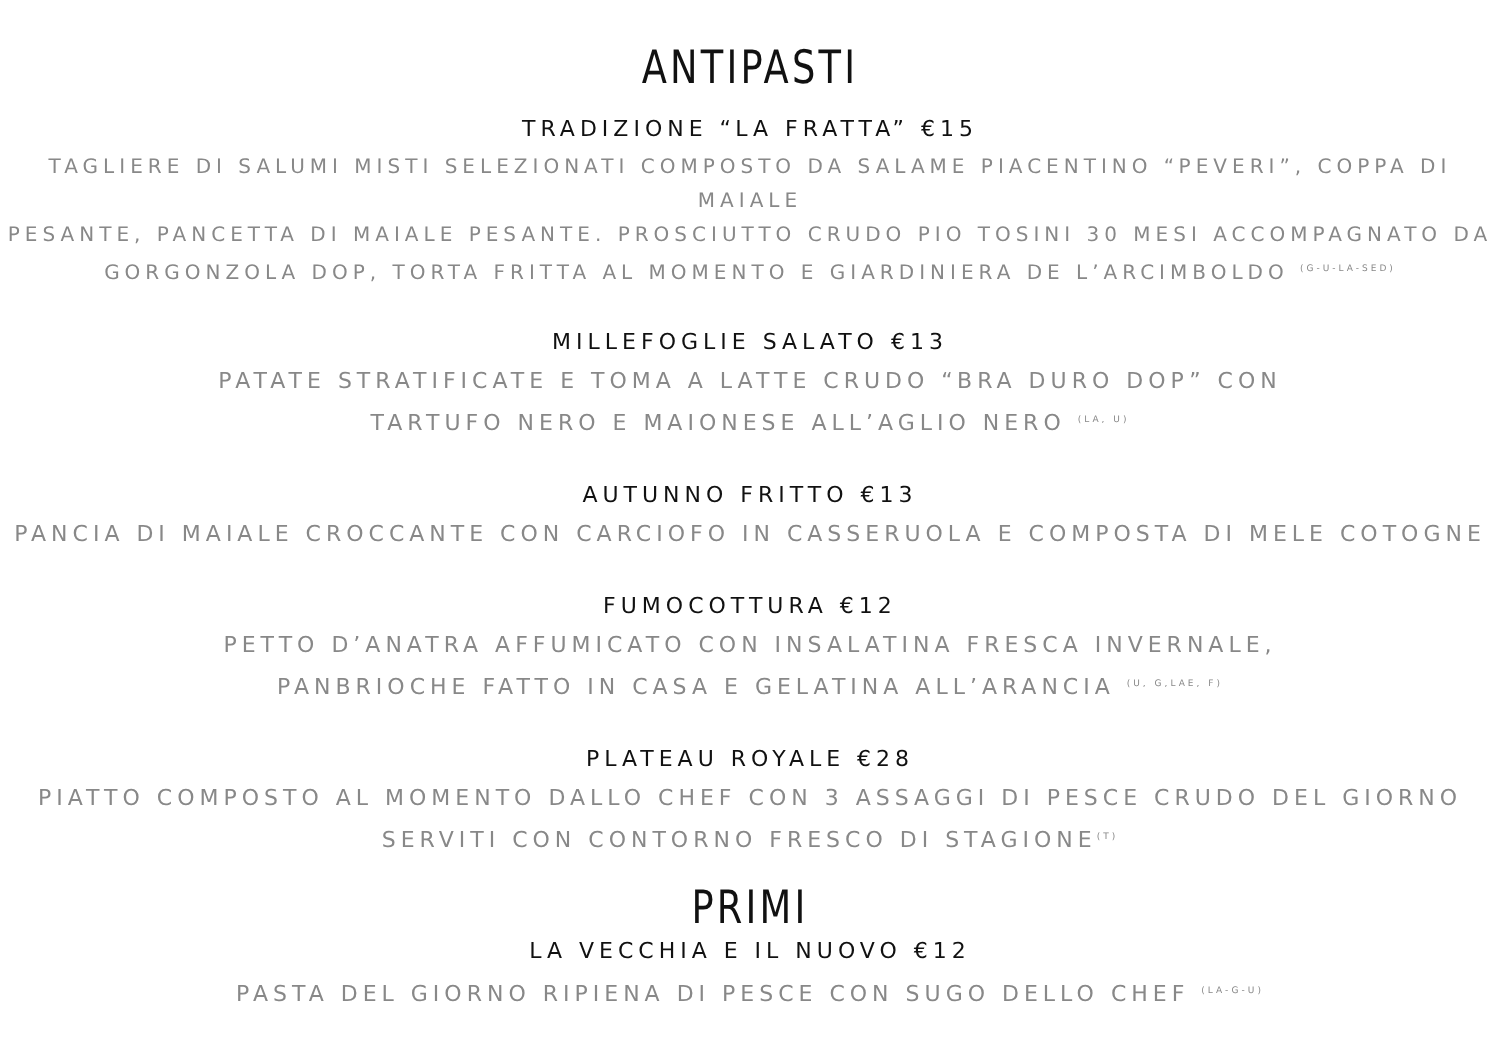ANTIPASTI
TRADIZIONE “LA FRATTA” €15
TAGLIERE DI SALUMI MISTI SELEZIONATI COMPOSTO DA SALAME PIACENTINO “PEVERI”, COPPA DI MAIALE
PESANTE, PANCETTA DI MAIALE PESANTE. PROSCIUTTO CRUDO PIO TOSINI 30 MESI ACCOMPAGNATO DA
GORGONZOLA DOP, TORTA FRITTA AL MOMENTO E GIARDINIERA DE L’ARCIMBOLDO <sup>(G-U-LA-SED)</sup>
MILLEFOGLIE SALATO €13
PATATE STRATIFICATE E TOMA A LATTE CRUDO “BRA DURO DOP” CON
TARTUFO NERO E MAIONESE ALL’AGLIO NERO <sup>(LA, U)</sup>
AUTUNNO FRITTO €13
PANCIA DI MAIALE CROCCANTE CON CARCIOFO IN CASSERUOLA E COMPOSTA DI MELE COTOGNE
FUMOCOTTURA €12
PETTO D’ANATRA AFFUMICATO CON INSALATINA FRESCA INVERNALE,
PANBRIOCHE FATTO IN CASA E GELATINA ALL’ARANCIA <sup>(U, G,LAE, F)</sup>
PLATEAU ROYALE €28
PIATTO COMPOSTO AL MOMENTO DALLO CHEF CON 3 ASSAGGI DI PESCE CRUDO DEL GIORNO
SERVITI CON CONTORNO FRESCO DI STAGIONE<sup>(T)</sup>
PRIMI
LA VECCHIA E IL NUOVO €12
PASTA DEL GIORNO RIPIENA DI PESCE CON SUGO DELLO CHEF <sup>(LA-G-U)</sup>